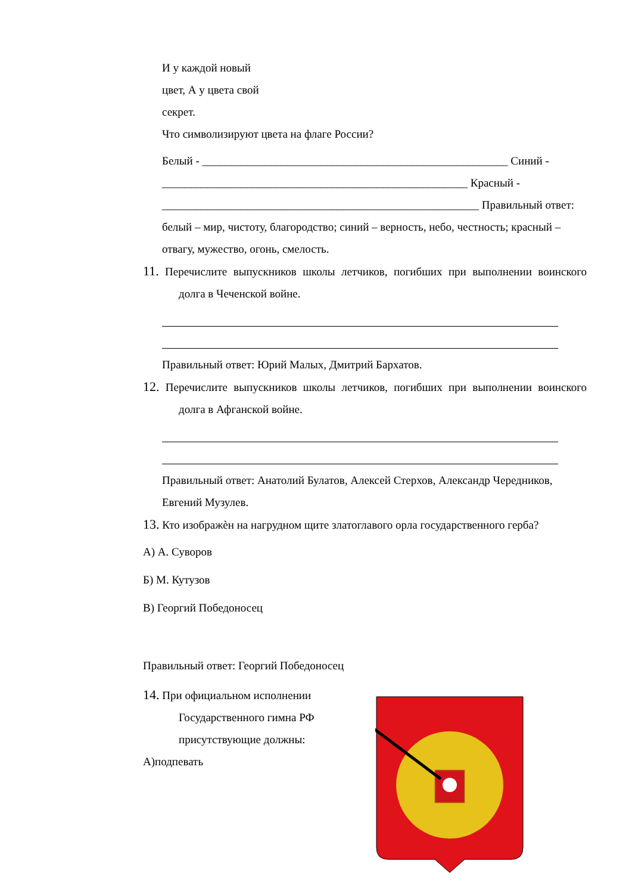И у каждой новый
цвет, А у цвета свой
секрет.
Что символизируют цвета на флаге России?
Белый - ______________________________________________________ Синий - ______________________________________________________ Красный - ________________________________________________________ Правильный ответ: белый – мир, чистоту, благородство; синий – верность, небо, честность; красный – отвагу, мужество, огонь, смелость.
11. Перечислите выпускников школы летчиков, погибших при выполнении воинского долга в Чеченской войне.
Правильный ответ: Юрий Малых, Дмитрий Бархатов.
12. Перечислите выпускников школы летчиков, погибших при выполнении воинского долга в Афганской войне.
Правильный ответ: Анатолий Булатов, Алексей Стерхов, Александр Чередников, Евгений Музулев.
13. Кто изображѐн на нагрудном щите златоглавого орла государственного герба?
А) А. Суворов
Б) М. Кутузов
В) Георгий Победоносец
Правильный ответ: Георгий Победоносец
14. При официальном исполнении Государственного гимна РФ присутствующие должны:
А)подпевать